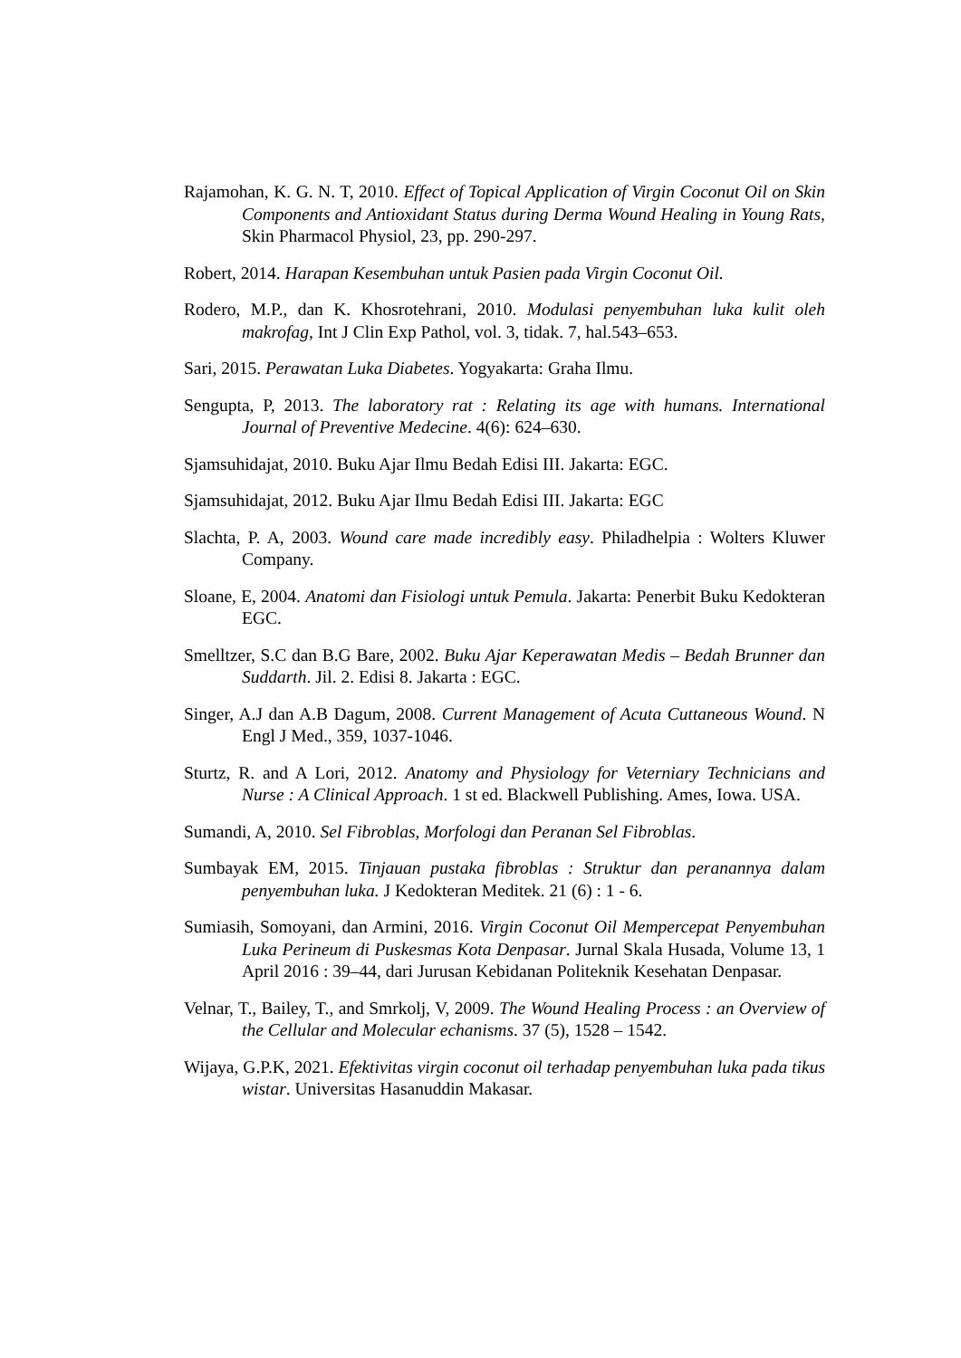Rajamohan, K. G. N. T, 2010. Effect of Topical Application of Virgin Coconut Oil on Skin Components and Antioxidant Status during Derma Wound Healing in Young Rats, Skin Pharmacol Physiol, 23, pp. 290-297.
Robert, 2014. Harapan Kesembuhan untuk Pasien pada Virgin Coconut Oil.
Rodero, M.P., dan K. Khosrotehrani, 2010. Modulasi penyembuhan luka kulit oleh makrofag, Int J Clin Exp Pathol, vol. 3, tidak. 7, hal.543–653.
Sari, 2015. Perawatan Luka Diabetes. Yogyakarta: Graha Ilmu.
Sengupta, P, 2013. The laboratory rat : Relating its age with humans. International Journal of Preventive Medecine. 4(6): 624–630.
Sjamsuhidajat, 2010. Buku Ajar Ilmu Bedah Edisi III. Jakarta: EGC.
Sjamsuhidajat, 2012. Buku Ajar Ilmu Bedah Edisi III. Jakarta: EGC
Slachta, P. A, 2003. Wound care made incredibly easy. Philadhelpia : Wolters Kluwer Company.
Sloane, E, 2004. Anatomi dan Fisiologi untuk Pemula. Jakarta: Penerbit Buku Kedokteran EGC.
Smelltzer, S.C dan B.G Bare, 2002. Buku Ajar Keperawatan Medis – Bedah Brunner dan Suddarth. Jil. 2. Edisi 8. Jakarta : EGC.
Singer, A.J dan A.B Dagum, 2008. Current Management of Acuta Cuttaneous Wound. N Engl J Med., 359, 1037-1046.
Sturtz, R. and A Lori, 2012. Anatomy and Physiology for Veterniary Technicians and Nurse : A Clinical Approach. 1 st ed. Blackwell Publishing. Ames, Iowa. USA.
Sumandi, A, 2010. Sel Fibroblas, Morfologi dan Peranan Sel Fibroblas.
Sumbayak EM, 2015. Tinjauan pustaka fibroblas : Struktur dan peranannya dalam penyembuhan luka. J Kedokteran Meditek. 21 (6) : 1 - 6.
Sumiasih, Somoyani, dan Armini, 2016. Virgin Coconut Oil Mempercepat Penyembuhan Luka Perineum di Puskesmas Kota Denpasar. Jurnal Skala Husada, Volume 13, 1 April 2016 : 39–44, dari Jurusan Kebidanan Politeknik Kesehatan Denpasar.
Velnar, T., Bailey, T., and Smrkolj, V, 2009. The Wound Healing Process : an Overview of the Cellular and Molecular echanisms. 37 (5), 1528 – 1542.
Wijaya, G.P.K, 2021. Efektivitas virgin coconut oil terhadap penyembuhan luka pada tikus wistar. Universitas Hasanuddin Makasar.